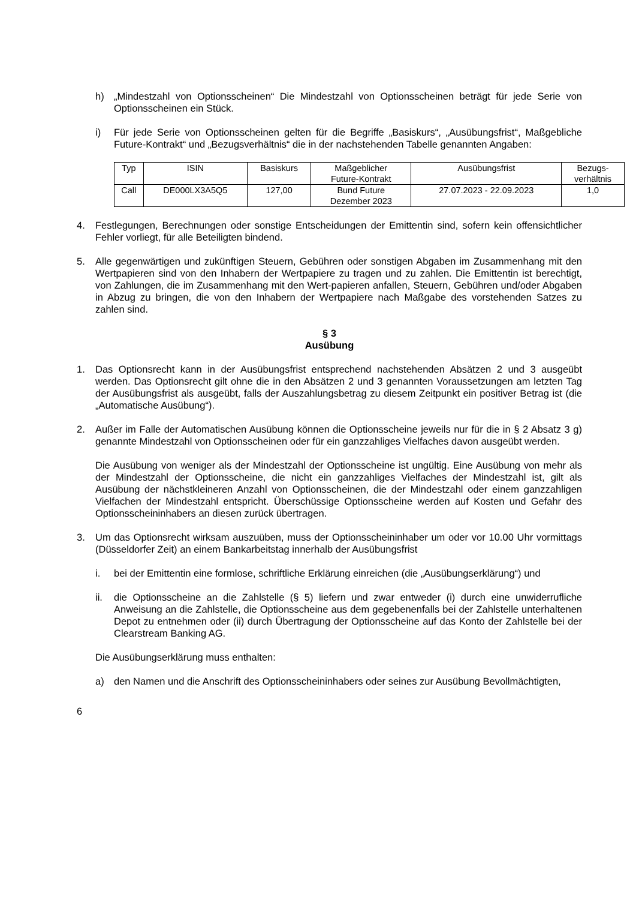h) „Mindestzahl von Optionsscheinen“ Die Mindestzahl von Optionsscheinen beträgt für jede Serie von Optionsscheinen ein Stück.
i) Für jede Serie von Optionsscheinen gelten für die Begriffe „Basiskurs“, „Ausübungsfrist“, Maßgebliche Future-Kontrakt“ und „Bezugsverhältnis“ die in der nachstehenden Tabelle genannten Angaben:
| Typ | ISIN | Basiskurs | Maßgeblicher Future-Kontrakt | Ausübungsfrist | Bezugs- verhältnis |
| Call | DE000LX3A5Q5 | 127,00 | Bund Future Dezember 2023 | 27.07.2023 - 22.09.2023 | 1,0 |
4. Festlegungen, Berechnungen oder sonstige Entscheidungen der Emittentin sind, sofern kein offensichtlicher Fehler vorliegt, für alle Beteiligten bindend.
5. Alle gegenwärtigen und zukünftigen Steuern, Gebühren oder sonstigen Abgaben im Zusammenhang mit den Wertpapieren sind von den Inhabern der Wertpapiere zu tragen und zu zahlen. Die Emittentin ist berechtigt, von Zahlungen, die im Zusammenhang mit den Wert-papieren anfallen, Steuern, Gebühren und/oder Abgaben in Abzug zu bringen, die von den Inhabern der Wertpapiere nach Maßgabe des vorstehenden Satzes zu zahlen sind.
§ 3
Ausübung
1. Das Optionsrecht kann in der Ausübungsfrist entsprechend nachstehenden Absätzen 2 und 3 ausgeübt werden. Das Optionsrecht gilt ohne die in den Absätzen 2 und 3 genannten Voraussetzungen am letzten Tag der Ausübungsfrist als ausgeübt, falls der Auszahlungsbetrag zu diesem Zeitpunkt ein positiver Betrag ist (die „Automatische Ausübung“).
2. Außer im Falle der Automatischen Ausübung können die Optionsscheine jeweils nur für die in § 2 Absatz 3 g) genannte Mindestzahl von Optionsscheinen oder für ein ganzzahliges Vielfaches davon ausgeübt werden.
Die Ausübung von weniger als der Mindestzahl der Optionsscheine ist ungültig. Eine Ausübung von mehr als der Mindestzahl der Optionsscheine, die nicht ein ganzzahliges Vielfaches der Mindestzahl ist, gilt als Ausübung der nächstkleineren Anzahl von Optionsscheinen, die der Mindestzahl oder einem ganzzahligen Vielfachen der Mindestzahl entspricht. Überschüssige Optionsscheine werden auf Kosten und Gefahr des Optionsscheininhabers an diesen zurück übertragen.
3. Um das Optionsrecht wirksam auszuüben, muss der Optionsscheininhaber um oder vor 10.00 Uhr vormittags (Düsseldorfer Zeit) an einem Bankarbeitstag innerhalb der Ausübungsfrist
i. bei der Emittentin eine formlose, schriftliche Erklärung einreichen (die „Ausübungserklärung“) und
ii. die Optionsscheine an die Zahlstelle (§ 5) liefern und zwar entweder (i) durch eine unwiderrufliche Anweisung an die Zahlstelle, die Optionsscheine aus dem gegebenenfalls bei der Zahlstelle unterhaltenen Depot zu entnehmen oder (ii) durch Übertragung der Optionsscheine auf das Konto der Zahlstelle bei der Clearstream Banking AG.
Die Ausübungserklärung muss enthalten:
a) den Namen und die Anschrift des Optionsscheininhabers oder seines zur Ausübung Bevollmächtigten,
6